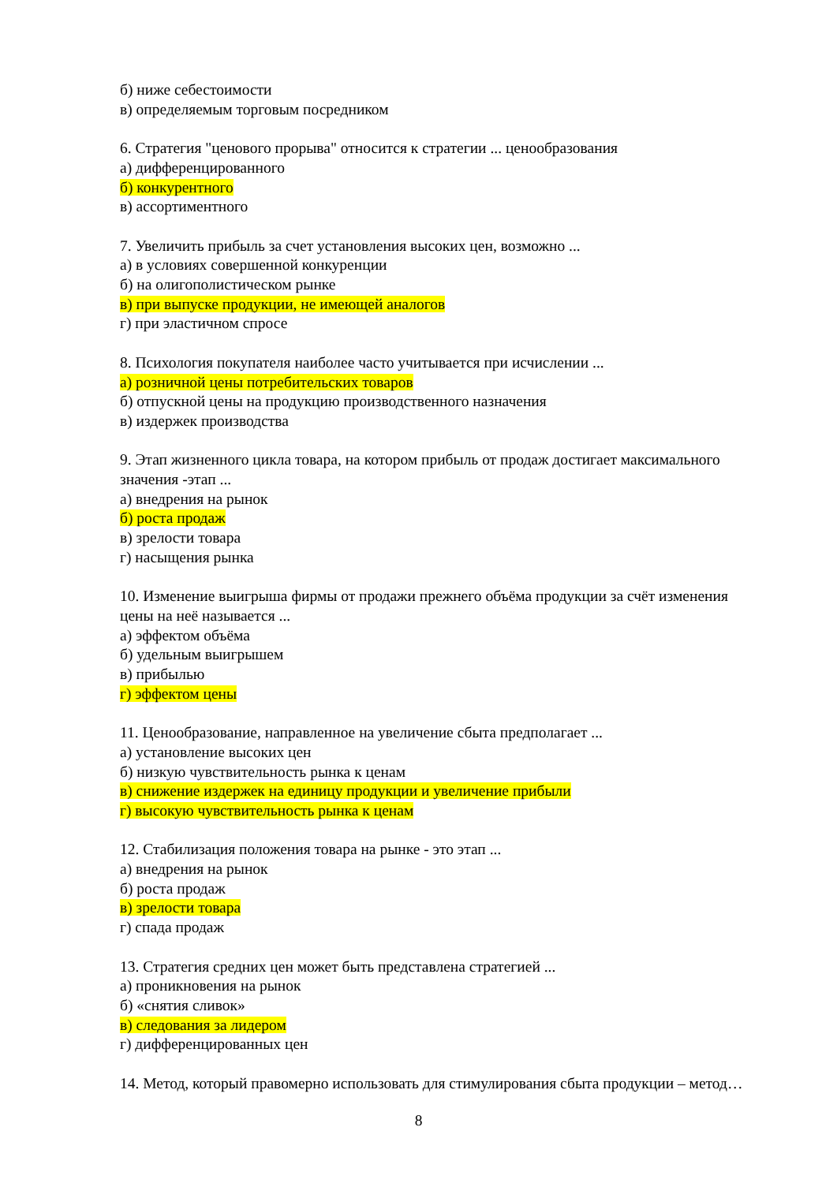б) ниже себестоимости
в) определяемым торговым посредником
6. Стратегия "ценового прорыва" относится к стратегии ... ценообразования
а) дифференцированного
б) конкурентного
в) ассортиментного
7. Увеличить прибыль за счет установления высоких цен, возможно ...
а) в условиях совершенной конкуренции
б) на олигополистическом рынке
в) при выпуске продукции, не имеющей аналогов
г) при эластичном спросе
8. Психология покупателя наиболее часто учитывается при исчислении ...
а) розничной цены потребительских товаров
б) отпускной цены на продукцию производственного назначения
в) издержек производства
9. Этап жизненного цикла товара, на котором прибыль от продаж достигает максимального значения -этап ...
а) внедрения на рынок
б) роста продаж
в) зрелости товара
г) насыщения рынка
10. Изменение выигрыша фирмы от продажи прежнего объёма продукции за счёт изменения цены на неё называется ...
а) эффектом объёма
б) удельным выигрышем
в) прибылью
г) эффектом цены
11. Ценообразование, направленное на увеличение сбыта предполагает ...
а) установление высоких цен
б) низкую чувствительность рынка к ценам
в) снижение издержек на единицу продукции и увеличение прибыли
г) высокую чувствительность рынка к ценам
12. Стабилизация положения товара на рынке - это этап ...
а) внедрения на рынок
б) роста продаж
в) зрелости товара
г) спада продаж
13. Стратегия средних цен может быть представлена стратегией ...
а) проникновения на рынок
б) «снятия сливок»
в) следования за лидером
г) дифференцированных цен
14. Метод, который правомерно использовать для стимулирования сбыта продукции – метод…
8